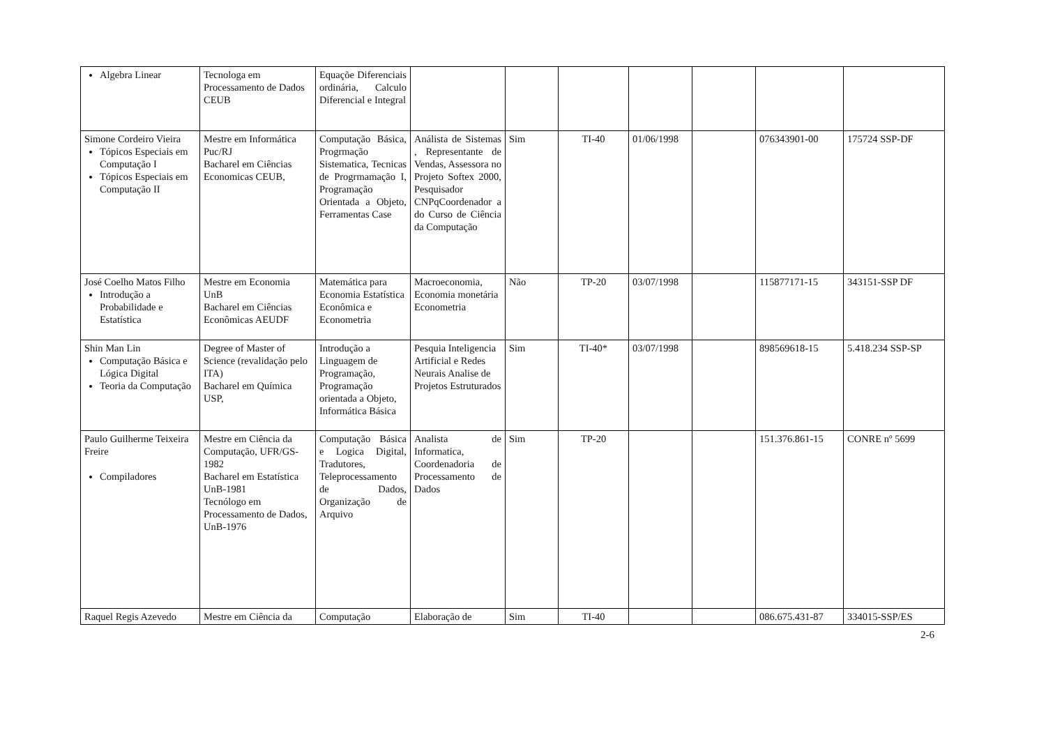| Algebra Linear | Tecnologa em Processamento de Dados CEUB | Equaçõe Diferenciais ordinária, Calculo Diferencial e Integral | | | | | | | |
| Simone Cordeiro Vieira Tópicos Especiais em Computação I Tópicos Especiais em Computação II | Mestre em Informática Puc/RJ Bacharel em Ciências Economicas CEUB, | Computação Básica, Progrmação Sistematica, Tecnicas de Progrmamação I, Programação Orientada a Objeto, Ferramentas Case | Análista de Sistemas , Representante de Vendas, Assessora no Projeto Softex 2000, Pesquisador CNPqCoordenador a do Curso de Ciência da Computação | Sim | TI-40 | 01/06/1998 | | 076343901-00 | 175724 SSP-DF |
| José Coelho Matos Filho Introdução a Probabilidade e Estatística | Mestre em Economia UnB Bacharel em Ciências Econômicas AEUDF | Matemática para Economia Estatística Econômica e Econometria | Macroeconomia, Economia monetária Econometria | Não | TP-20 | 03/07/1998 | | 115877171-15 | 343151-SSP DF |
| Shin Man Lin Computação Básica e Lógica Digital Teoria da Computação | Degree of Master of Science (revalidação pelo ITA) Bacharel em Química USP, | Introdução a Linguagem de Programação, Programação orientada a Objeto, Informática Básica | Pesquia Inteligencia Artificial e Redes Neurais Analise de Projetos Estruturados | Sim | TI-40* | 03/07/1998 | | 898569618-15 | 5.418.234 SSP-SP |
| Paulo Guilherme Teixeira Freire Compiladores | Mestre em Ciência da Computação, UFR/GS-1982 Bacharel em Estatística UnB-1981 Tecnólogo em Processamento de Dados, UnB-1976 | Computação Básica e Logica Digital, Tradutores, Teleprocessamento de Dados, Organização de Arquivo | Analista de Informatica, Coordenadoria de Processamento de Dados | Sim | TP-20 | | | 151.376.861-15 | CONRE nº 5699 |
| Raquel Regis Azevedo | Mestre em Ciência da | Computação | Elaboração de | Sim | TI-40 | | | 086.675.431-87 | 334015-SSP/ES |
2-6